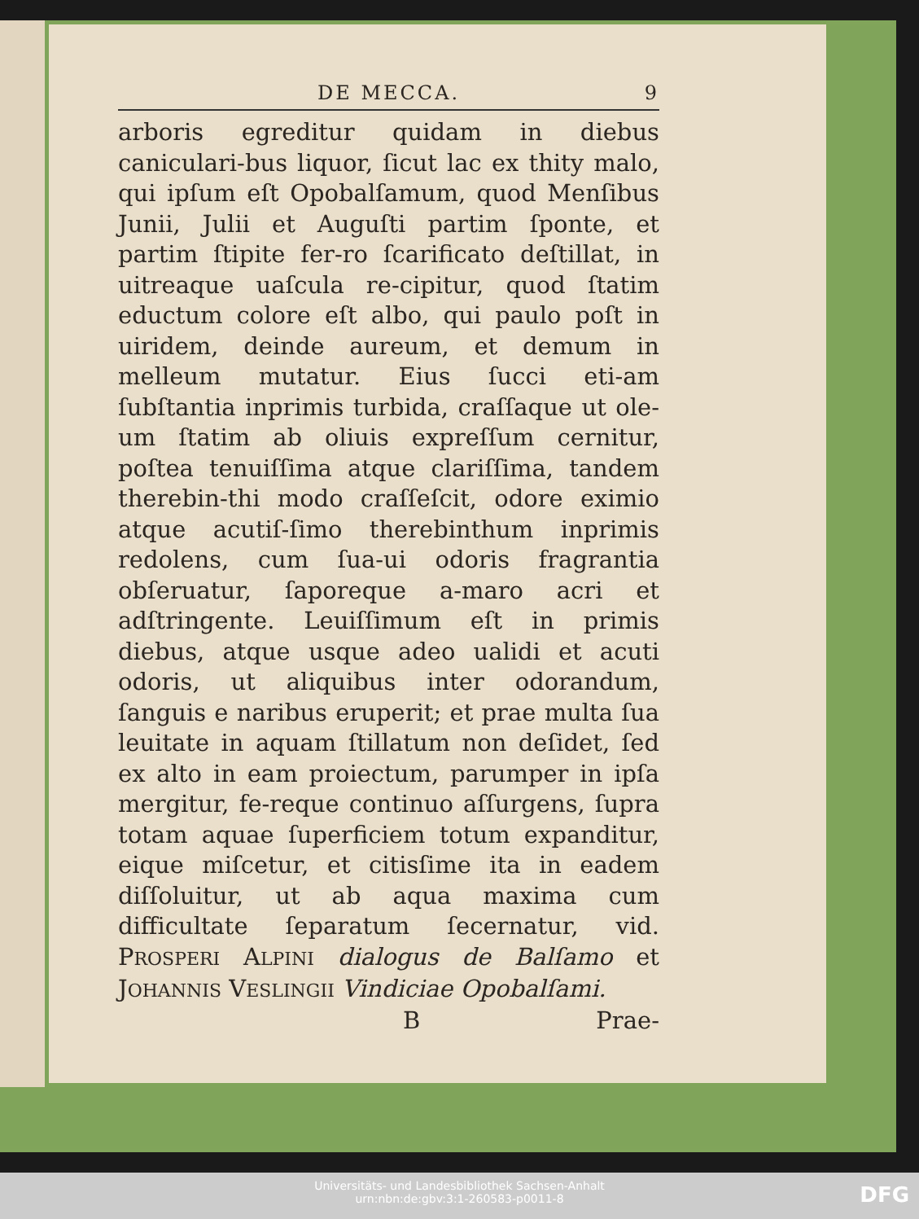DE MECCA. 9
arboris egreditur quidam in diebus caniculari-bus liquor, ſicut lac ex thity malo, qui ipſum eſt Opobalſamum, quod Menſibus Junii, Julii et Auguſti partim ſponte, et partim ſtipite fer-ro ſcarificato deſtillat, in uitreaque uaſcula re-cipitur, quod ſtatim eductum colore eſt albo, qui paulo poſt in uiridem, deinde aureum, et demum in melleum mutatur. Eius ſucci eti-am ſubſtantia inprimis turbida, craſſaque ut ole-um ſtatim ab oliuis expreſſum cernitur, poſtea tenuiſſima atque clariſſima, tandem therebin-thi modo craſſeſcit, odore eximio atque acutiſ-ſimo therebinthum inprimis redolens, cum ſua-ui odoris fragrantia obſeruatur, ſaporeque a-maro acri et adſtringente. Leuiſſimum eſt in primis diebus, atque usque adeo ualidi et acuti odoris, ut aliquibus inter odorandum, ſanguis e naribus eruperit; et prae multa ſua leuitate in aquam ſtillatum non deſidet, ſed ex alto in eam proiectum, parumper in ipſa mergitur, fe-reque continuo aſſurgens, ſupra totam aquae ſuperficiem totum expanditur, eique miſcetur, et citisſime ita in eadem diſſoluitur, ut ab aqua maxima cum difficultate ſeparatum ſecernatur, vid. PROSPERI ALPINI dialogus de Balſamo et JOHANNIS VESLINGII Vindiciae Opobalſami.
B Prae-
Universitäts- und Landesbibliothek Sachsen-Anhalt
urn:nbn:de:gbv:3:1-260583-p0011-8
DFG